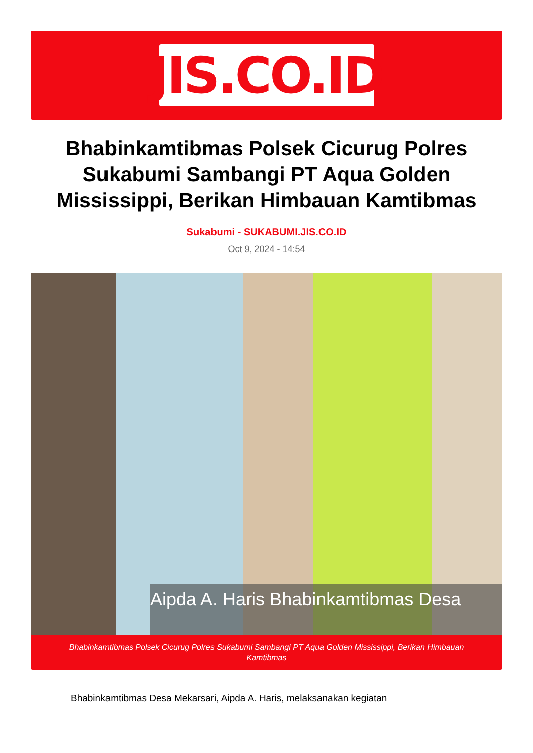JIS.CO.ID
Bhabinkamtibmas Polsek Cicurug Polres Sukabumi Sambangi PT Aqua Golden Mississippi, Berikan Himbauan Kamtibmas
Sukabumi - SUKABUMI.JIS.CO.ID
Oct 9, 2024 - 14:54
Aipda A. Haris Bhabinkamtibmas Desa
Bhabinkamtibmas Polsek Cicurug Polres Sukabumi Sambangi PT Aqua Golden Mississippi, Berikan Himbauan Kamtibmas
Bhabinkamtibmas Desa Mekarsari, Aipda A. Haris, melaksanakan kegiatan